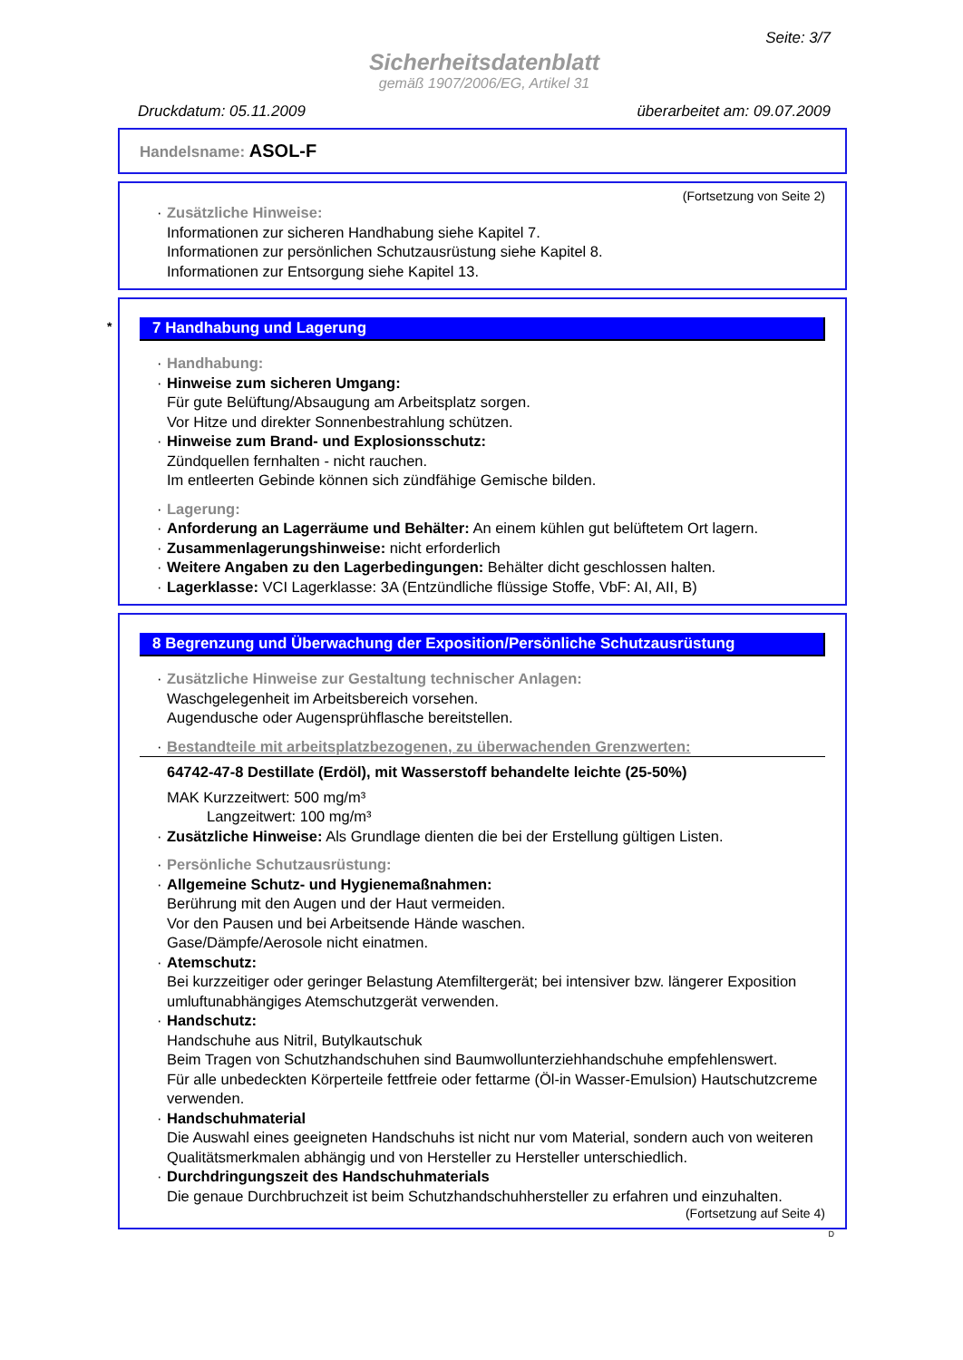Seite: 3/7
Sicherheitsdatenblatt
gemäß 1907/2006/EG, Artikel 31
Druckdatum: 05.11.2009 überarbeitet am: 09.07.2009
Handelsname: ASOL-F
(Fortsetzung von Seite 2)
· Zusätzliche Hinweise:
Informationen zur sicheren Handhabung siehe Kapitel 7.
Informationen zur persönlichen Schutzausrüstung siehe Kapitel 8.
Informationen zur Entsorgung siehe Kapitel 13.
* 7 Handhabung und Lagerung
· Handhabung:
· Hinweise zum sicheren Umgang:
Für gute Belüftung/Absaugung am Arbeitsplatz sorgen.
Vor Hitze und direkter Sonnenbestrahlung schützen.
· Hinweise zum Brand- und Explosionsschutz:
Zündquellen fernhalten - nicht rauchen.
Im entleerten Gebinde können sich zündfähige Gemische bilden.
· Lagerung:
· Anforderung an Lagerräume und Behälter: An einem kühlen gut belüftetem Ort lagern.
· Zusammenlagerungshinweise: nicht erforderlich
· Weitere Angaben zu den Lagerbedingungen: Behälter dicht geschlossen halten.
· Lagerklasse: VCI Lagerklasse: 3A (Entzündliche flüssige Stoffe, VbF: AI, AII, B)
8 Begrenzung und Überwachung der Exposition/Persönliche Schutzausrüstung
· Zusätzliche Hinweise zur Gestaltung technischer Anlagen:
Waschgelegenheit im Arbeitsbereich vorsehen.
Augendusche oder Augensprühflasche bereitstellen.
· Bestandteile mit arbeitsplatzbezogenen, zu überwachenden Grenzwerten:
64742-47-8 Destillate (Erdöl), mit Wasserstoff behandelte leichte (25-50%)
MAK Kurzzeitwert: 500 mg/m³
Langzeitwert: 100 mg/m³
· Zusätzliche Hinweise: Als Grundlage dienten die bei der Erstellung gültigen Listen.
· Persönliche Schutzausrüstung:
· Allgemeine Schutz- und Hygienemaßnahmen:
Berührung mit den Augen und der Haut vermeiden.
Vor den Pausen und bei Arbeitsende Hände waschen.
Gase/Dämpfe/Aerosole nicht einatmen.
· Atemschutz:
Bei kurzzeitiger oder geringer Belastung Atemfiltergerät; bei intensiver bzw. längerer Exposition umluftunabhängiges Atemschutzgerät verwenden.
· Handschutz:
Handschuhe aus Nitril, Butylkautschuk
Beim Tragen von Schutzhandschuhen sind Baumwollunterziehhandschuhe empfehlenswert.
Für alle unbedeckten Körperteile fettfreie oder fettarme (Öl-in Wasser-Emulsion) Hautschutzcreme verwenden.
· Handschuhmaterial
Die Auswahl eines geeigneten Handschuhs ist nicht nur vom Material, sondern auch von weiteren Qualitätsmerkmalen abhängig und von Hersteller zu Hersteller unterschiedlich.
· Durchdringungszeit des Handschuhmaterials
Die genaue Durchbruchzeit ist beim Schutzhandschuhhersteller zu erfahren und einzuhalten.
(Fortsetzung auf Seite 4)
D